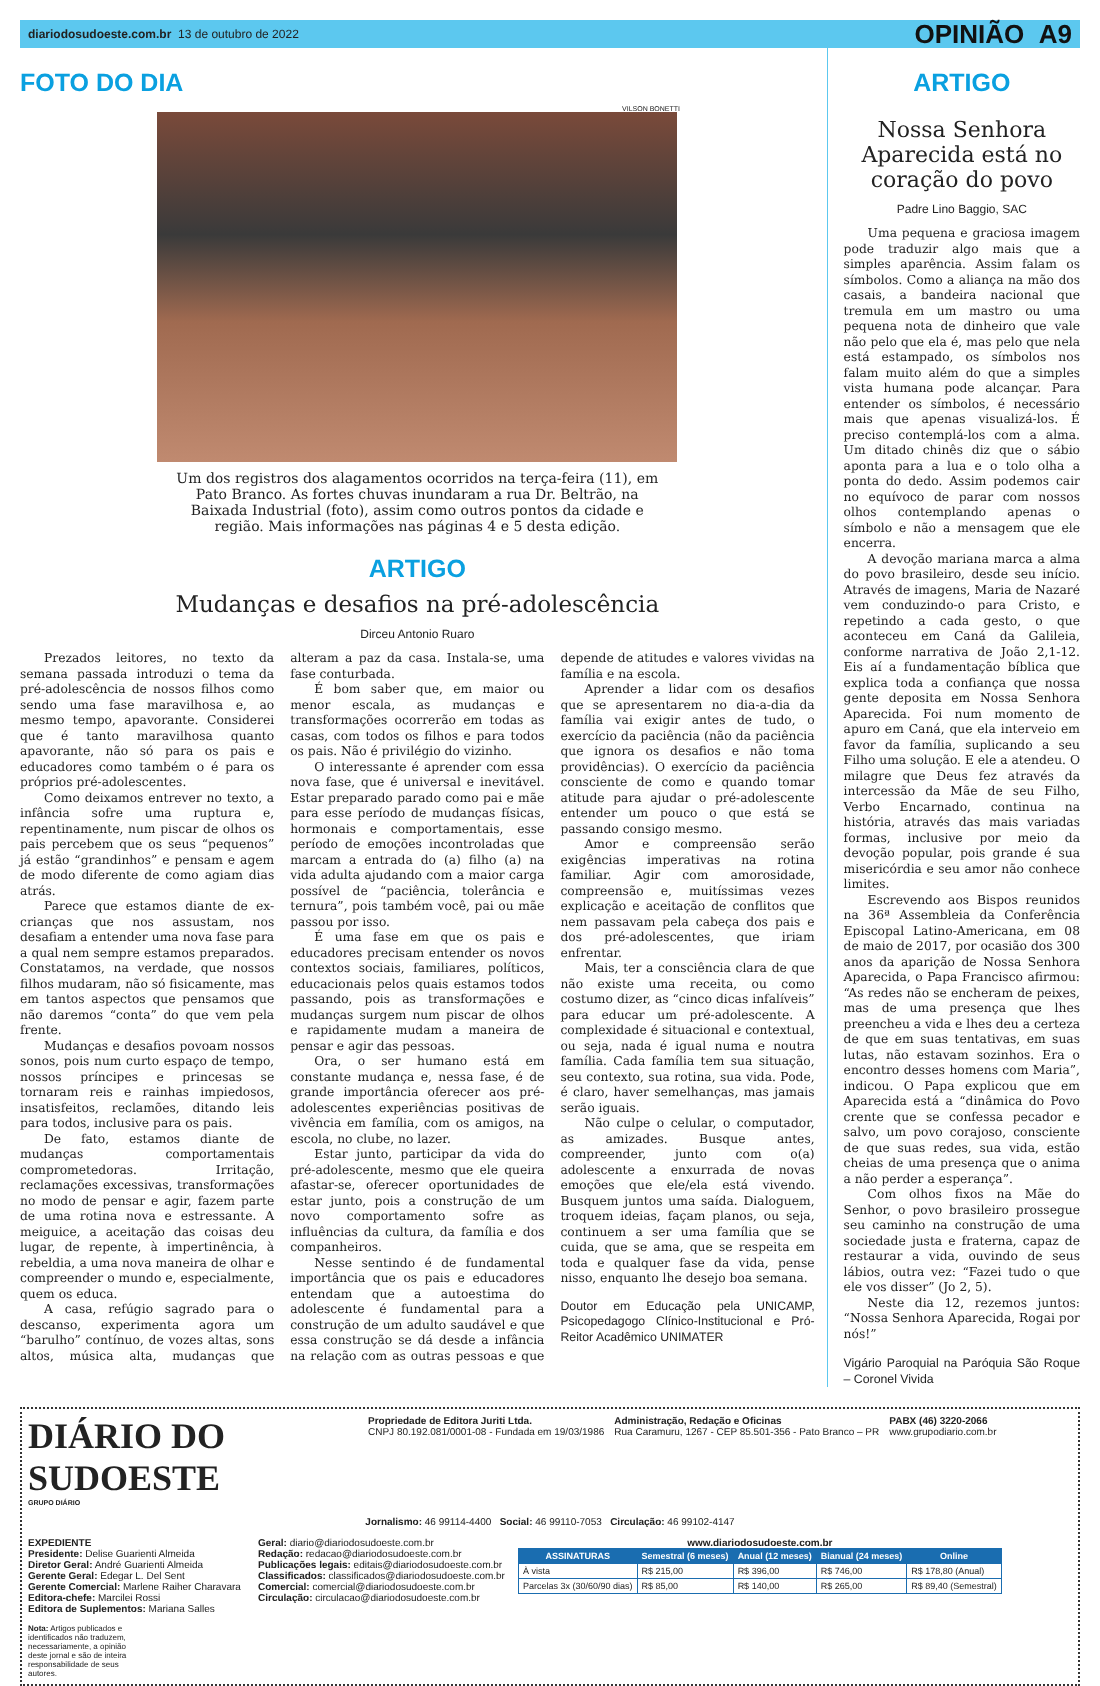diariodosudoeste.com.br 13 de outubro de 2022 OPINIÃO A9
FOTO DO DIA
VILSON BONETTI
Um dos registros dos alagamentos ocorridos na terça-feira (11), em Pato Branco. As fortes chuvas inundaram a rua Dr. Beltrão, na Baixada Industrial (foto), assim como outros pontos da cidade e região. Mais informações nas páginas 4 e 5 desta edição.
ARTIGO
Mudanças e desafios na pré-adolescência
Dirceu Antonio Ruaro
Prezados leitores, no texto da semana passada introduzi o tema da pré-adolescência de nossos filhos como sendo uma fase maravilhosa e, ao mesmo tempo, apavorante. Considerei que é tanto maravilhosa quanto apavorante, não só para os pais e educadores como também o é para os próprios pré-adolescentes.
Como deixamos entrever no texto, a infância sofre uma ruptura e, repentinamente, num piscar de olhos os pais percebem que os seus “pequenos” já estão “grandinhos” e pensam e agem de modo diferente de como agiam dias atrás.
Parece que estamos diante de ex-crianças que nos assustam, nos desafiam a entender uma nova fase para a qual nem sempre estamos preparados. Constatamos, na verdade, que nossos filhos mudaram, não só fisicamente, mas em tantos aspectos que pensamos que não daremos “conta” do que vem pela frente.
Mudanças e desafios povoam nossos sonos, pois num curto espaço de tempo, nossos príncipes e princesas se tornaram reis e rainhas impiedosos, insatisfeitos, reclamões, ditando leis para todos, inclusive para os pais.
De fato, estamos diante de mudanças comportamentais comprometedoras. Irritação, reclamações excessivas, transformações no modo de pensar e agir, fazem parte de uma rotina nova e estressante. A meiguice, a aceitação das coisas deu lugar, de repente, à impertinência, à rebeldia, a uma nova maneira de olhar e compreender o mundo e, especialmente, quem os educa.
A casa, refúgio sagrado para o descanso, experimenta agora um “barulho” contínuo, de vozes altas, sons altos, música alta, mudanças que alteram a paz da casa. Instala-se, uma fase conturbada.
É bom saber que, em maior ou menor escala, as mudanças e transformações ocorrerão em todas as casas, com todos os filhos e para todos os pais. Não é privilégio do vizinho.
O interessante é aprender com essa nova fase, que é universal e inevitável. Estar preparado parado como pai e mãe para esse período de mudanças físicas, hormonais e comportamentais, esse período de emoções incontroladas que marcam a entrada do (a) filho (a) na vida adulta ajudando com a maior carga possível de “paciência, tolerância e ternura”, pois também você, pai ou mãe passou por isso.
É uma fase em que os pais e educadores precisam entender os novos contextos sociais, familiares, políticos, educacionais pelos quais estamos todos passando, pois as transformações e mudanças surgem num piscar de olhos e rapidamente mudam a maneira de pensar e agir das pessoas.
Ora, o ser humano está em constante mudança e, nessa fase, é de grande importância oferecer aos pré-adolescentes experiências positivas de vivência em família, com os amigos, na escola, no clube, no lazer.
Estar junto, participar da vida do pré-adolescente, mesmo que ele queira afastar-se, oferecer oportunidades de estar junto, pois a construção de um novo comportamento sofre as influências da cultura, da família e dos companheiros.
Nesse sentindo é de fundamental importância que os pais e educadores entendam que a autoestima do adolescente é fundamental para a construção de um adulto saudável e que essa construção se dá desde a infância na relação com as outras pessoas e que depende de atitudes e valores vividas na família e na escola.
Aprender a lidar com os desafios que se apresentarem no dia-a-dia da família vai exigir antes de tudo, o exercício da paciência (não da paciência que ignora os desafios e não toma providências). O exercício da paciência consciente de como e quando tomar atitude para ajudar o pré-adolescente entender um pouco o que está se passando consigo mesmo.
Amor e compreensão serão exigências imperativas na rotina familiar. Agir com amorosidade, compreensão e, muitíssimas vezes explicação e aceitação de conflitos que nem passavam pela cabeça dos pais e dos pré-adolescentes, que iriam enfrentar.
Mais, ter a consciência clara de que não existe uma receita, ou como costumo dizer, as “cinco dicas infalíveis” para educar um pré-adolescente. A complexidade é situacional e contextual, ou seja, nada é igual numa e noutra família. Cada família tem sua situação, seu contexto, sua rotina, sua vida. Pode, é claro, haver semelhanças, mas jamais serão iguais.
Não culpe o celular, o computador, as amizades. Busque antes, compreender, junto com o(a) adolescente a enxurrada de novas emoções que ele/ela está vivendo. Busquem juntos uma saída. Dialoguem, troquem ideias, façam planos, ou seja, continuem a ser uma família que se cuida, que se ama, que se respeita em toda e qualquer fase da vida, pense nisso, enquanto lhe desejo boa semana.
Doutor em Educação pela UNICAMP, Psicopedagogo Clínico-Institucional e Pró-Reitor Acadêmico UNIMATER
ARTIGO
Nossa Senhora Aparecida está no coração do povo
Padre Lino Baggio, SAC
Uma pequena e graciosa imagem pode traduzir algo mais que a simples aparência. Assim falam os símbolos. Como a aliança na mão dos casais, a bandeira nacional que tremula em um mastro ou uma pequena nota de dinheiro que vale não pelo que ela é, mas pelo que nela está estampado, os símbolos nos falam muito além do que a simples vista humana pode alcançar. Para entender os símbolos, é necessário mais que apenas visualizá-los. É preciso contemplá-los com a alma. Um ditado chinês diz que o sábio aponta para a lua e o tolo olha a ponta do dedo. Assim podemos cair no equívoco de parar com nossos olhos contemplando apenas o símbolo e não a mensagem que ele encerra.
A devoção mariana marca a alma do povo brasileiro, desde seu início. Através de imagens, Maria de Nazaré vem conduzindo-o para Cristo, e repetindo a cada gesto, o que aconteceu em Caná da Galileia, conforme narrativa de João 2,1-12. Eis aí a fundamentação bíblica que explica toda a confiança que nossa gente deposita em Nossa Senhora Aparecida. Foi num momento de apuro em Caná, que ela interveio em favor da família, suplicando a seu Filho uma solução. E ele a atendeu. O milagre que Deus fez através da intercessão da Mãe de seu Filho, Verbo Encarnado, continua na história, através das mais variadas formas, inclusive por meio da devoção popular, pois grande é sua misericórdia e seu amor não conhece limites.
Escrevendo aos Bispos reunidos na 36ª Assembleia da Conferência Episcopal Latino-Americana, em 08 de maio de 2017, por ocasião dos 300 anos da aparição de Nossa Senhora Aparecida, o Papa Francisco afirmou: “As redes não se encheram de peixes, mas de uma presença que lhes preencheu a vida e lhes deu a certeza de que em suas tentativas, em suas lutas, não estavam sozinhos. Era o encontro desses homens com Maria”, indicou. O Papa explicou que em Aparecida está a “dinâmica do Povo crente que se confessa pecador e salvo, um povo corajoso, consciente de que suas redes, sua vida, estão cheias de uma presença que o anima a não perder a esperança”.
Com olhos fixos na Mãe do Senhor, o povo brasileiro prossegue seu caminho na construção de uma sociedade justa e fraterna, capaz de restaurar a vida, ouvindo de seus lábios, outra vez: “Fazei tudo o que ele vos disser” (Jo 2, 5).
Neste dia 12, rezemos juntos: “Nossa Senhora Aparecida, Rogai por nós!”
Vigário Paroquial na Paróquia São Roque – Coronel Vivida
DIÁRIO DO SUDOESTE
GRUPO DIÁRIO
Propriedade de Editora Juriti Ltda.
CNPJ 80.192.081/0001-08 - Fundada em 19/03/1986
Administração, Redação e Oficinas
Rua Caramuru, 1267 - CEP 85.501-356 - Pato Branco – PR
PABX (46) 3220-2066
www.grupodiario.com.br
Jornalismo: 46 99114-4400 Social: 46 99110-7053 Circulação: 46 99102-4147
EXPEDIENTE
Presidente: Delise Guarienti Almeida
Diretor Geral: André Guarienti Almeida
Gerente Geral: Edegar L. Del Sent
Gerente Comercial: Marlene Raiher Charavara
Editora-chefe: Marcilei Rossi
Editora de Suplementos: Mariana Salles
Geral: diario@diariodosudoeste.com.br
Redação: redacao@diariodosudoeste.com.br
Publicações legais: editais@diariodosudoeste.com.br
Classificados: classificados@diariodosudoeste.com.br
Comercial: comercial@diariodosudoeste.com.br
Circulação: circulacao@diariodosudoeste.com.br
www.diariodosudoeste.com.br
| ASSINATURAS | Semestral (6 meses) | Anual (12 meses) | Bianual (24 meses) | Online |
| --- | --- | --- | --- | --- |
| À vista | R$ 215,00 | R$ 396,00 | R$ 746,00 | R$ 178,80 (Anual) |
| Parcelas 3x (30/60/90 dias) | R$ 85,00 | R$ 140,00 | R$ 265,00 | R$ 89,40 (Semestral) |
Nota: Artigos publicados e identificados não traduzem, necessariamente, a opinião deste jornal e são de inteira responsabilidade de seus autores.